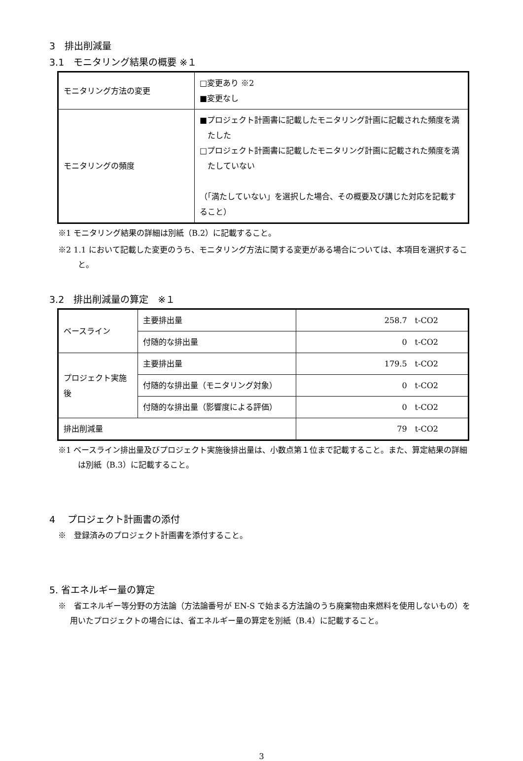3　排出削減量
3.1　モニタリング結果の概要 ※１
| モニタリング方法の変更 | □変更あり ※2 ■変更なし |
| モニタリングの頻度 | ■プロジェクト計画書に記載したモニタリング計画に記載された頻度を満たした □プロジェクト計画書に記載したモニタリング計画に記載された頻度を満たしていない （「満たしていない」を選択した場合、その概要及び講じた対応を記載すること） |
※1 モニタリング結果の詳細は別紙（B.2）に記載すること。
※2 1.1 において記載した変更のうち、モニタリング方法に関する変更がある場合については、本項目を選択すること。
3.2　排出削減量の算定　※１
| ベースライン | 主要排出量 | 258.7 t-CO2 |
| | 付随的な排出量 | 0 t-CO2 |
| プロジェクト実施後 | 主要排出量 | 179.5 t-CO2 |
| | 付随的な排出量（モニタリング対象） | 0 t-CO2 |
| | 付随的な排出量（影響度による評価） | 0 t-CO2 |
| 排出削減量 | | 79 t-CO2 |
※1 ベースライン排出量及びプロジェクト実施後排出量は、小数点第１位まで記載すること。また、算定結果の詳細は別紙（B.3）に記載すること。
4　 プロジェクト計画書の添付
※　登録済みのプロジェクト計画書を添付すること。
5. 省エネルギー量の算定
※　省エネルギー等分野の方法論（方法論番号が EN-S で始まる方法論のうち廃棄物由来燃料を使用しないもの）を用いたプロジェクトの場合には、省エネルギー量の算定を別紙（B.4）に記載すること。
3